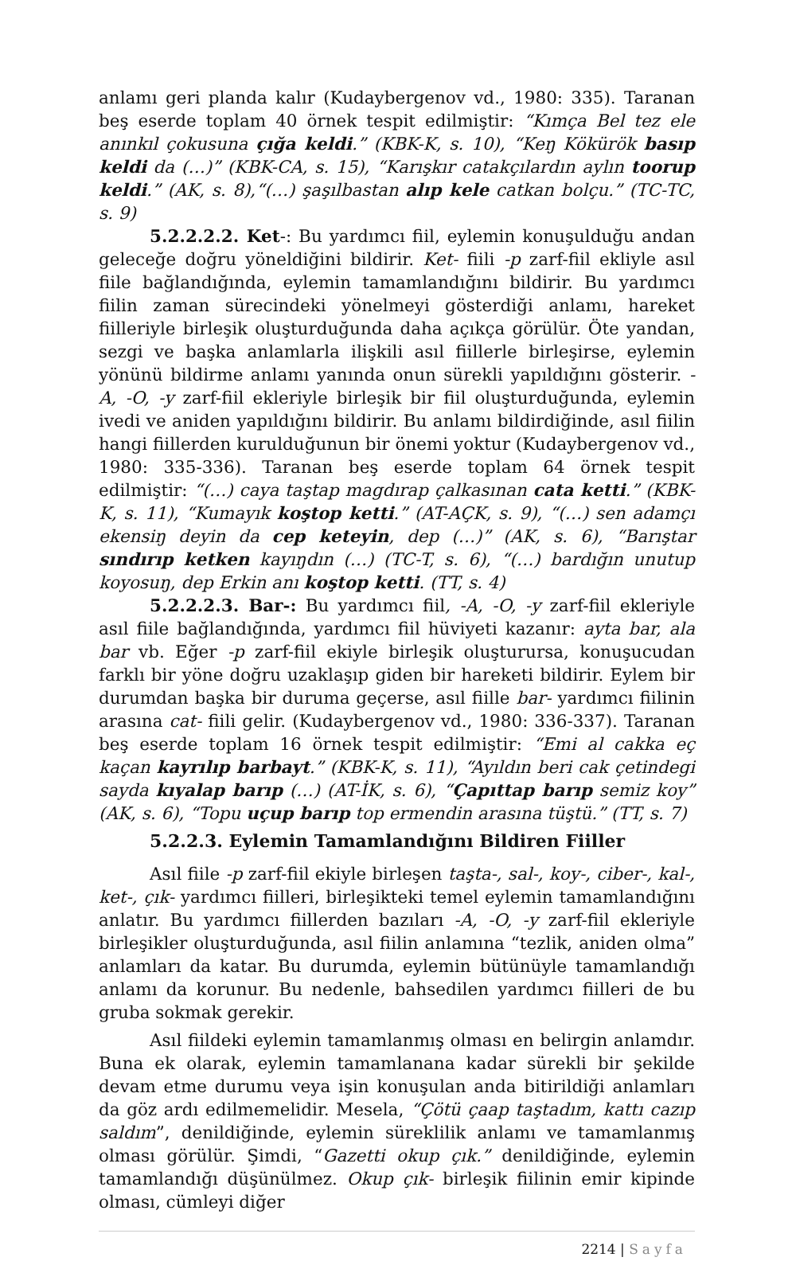anlamı geri planda kalır (Kudaybergenov vd., 1980: 335). Taranan beş eserde toplam 40 örnek tespit edilmiştir: “Kımça Bel tez ele anınkıl çokusuna çığa keldi.” (KBK-K, s. 10), “Keŋ Kökürök basıp keldi da (…)” (KBK-CA, s. 15), “Karışkır catakçılardın aylın toorup keldi.” (AK, s. 8),“(…) şaşılbastan alıp kele catkan bolçu.” (TC-TC, s. 9)
5.2.2.2.2. Ket-: Bu yardımcı fiil, eylemin konuşulduğu andan geleceğe doğru yöneldiğini bildirir. Ket- fiili -p zarf-fiil ekliyle asıl fiile bağlandığında, eylemin tamamlandığını bildirir. Bu yardımcı fiilin zaman sürecindeki yönelmeyi gösterdiği anlamı, hareket fiilleriyle birleşik oluşturduğunda daha açıkça görülür. Öte yandan, sezgi ve başka anlamlarla ilişkili asıl fiillerle birleşirse, eylemin yönünü bildirme anlamı yanında onun sürekli yapıldığını gösterir. -A, -O, -y zarf-fiil ekleriyle birleşik bir fiil oluşturduğunda, eylemin ivedi ve aniden yapıldığını bildirir. Bu anlamı bildirdiğinde, asıl fiilin hangi fiillerden kurulduğunun bir önemi yoktur (Kudaybergenov vd., 1980: 335-336). Taranan beş eserde toplam 64 örnek tespit edilmiştir: “(…) caya taştap magdırap çalkasınan cata ketti.” (KBK-K, s. 11), “Kumayık koştop ketti.” (AT-AÇK, s. 9), “(…) sen adamçı ekensiŋ deyin da cep keteyin, dep (…)” (AK, s. 6), “Barıştar sındırıp ketken kayıŋdın (…) (TC-T, s. 6), “(…) bardığın unutup koyosuŋ, dep Erkin anı koştop ketti. (TT, s. 4)
5.2.2.2.3. Bar-: Bu yardımcı fiil, -A, -O, -y zarf-fiil ekleriyle asıl fiile bağlandığında, yardımcı fiil hüviyeti kazanır: ayta bar, ala bar vb. Eğer -p zarf-fiil ekiyle birleşik oluşturursa, konuşucudan farklı bir yöne doğru uzaklaşıp giden bir hareketi bildirir. Eylem bir durumdan başka bir duruma geçerse, asıl fiille bar- yardımcı fiilinin arasına cat- fiili gelir. (Kudaybergenov vd., 1980: 336-337). Taranan beş eserde toplam 16 örnek tespit edilmiştir: “Emi al cakka eç kaçan kayrılıp barbayt.” (KBK-K, s. 11), “Ayıldın beri cak çetindegi sayda kıyalap barıp (…) (AT-İK, s. 6), “Çapıttap barıp semiz koy” (AK, s. 6), “Topu uçup barıp top ermendin arasına tüştü.” (TT, s. 7)
5.2.2.3. Eylemin Tamamlandığını Bildiren Fiiller
Asıl fiile -p zarf-fiil ekiyle birleşen taşta-, sal-, koy-, ciber-, kal-, ket-, çık- yardımcı fiilleri, birleşikteki temel eylemin tamamlandığını anlatır. Bu yardımcı fiillerden bazıları -A, -O, -y zarf-fiil ekleriyle birleşikler oluşturduğunda, asıl fiilin anlamına “tezlik, aniden olma” anlamları da katar. Bu durumda, eylemin bütünüyle tamamlandığı anlamı da korunur. Bu nedenle, bahsedilen yardımcı fiilleri de bu gruba sokmak gerekir.
Asıl fiildeki eylemin tamamlanmış olması en belirgin anlamdır. Buna ek olarak, eylemin tamamlanana kadar sürekli bir şekilde devam etme durumu veya işin konuşulan anda bitirildiği anlamları da göz ardı edilmemelidir. Mesela, “Çötü çaap taştadım, kattı cazıp saldım”, denildiğinde, eylemin süreklilik anlamı ve tamamlanmış olması görülür. Şimdi, “Gazetti okup çık.” denildiğinde, eylemin tamamlandığı düşünülmez. Okup çık- birleşik fiilinin emir kipinde olması, cümleyi diğer
2214 | Sayfa